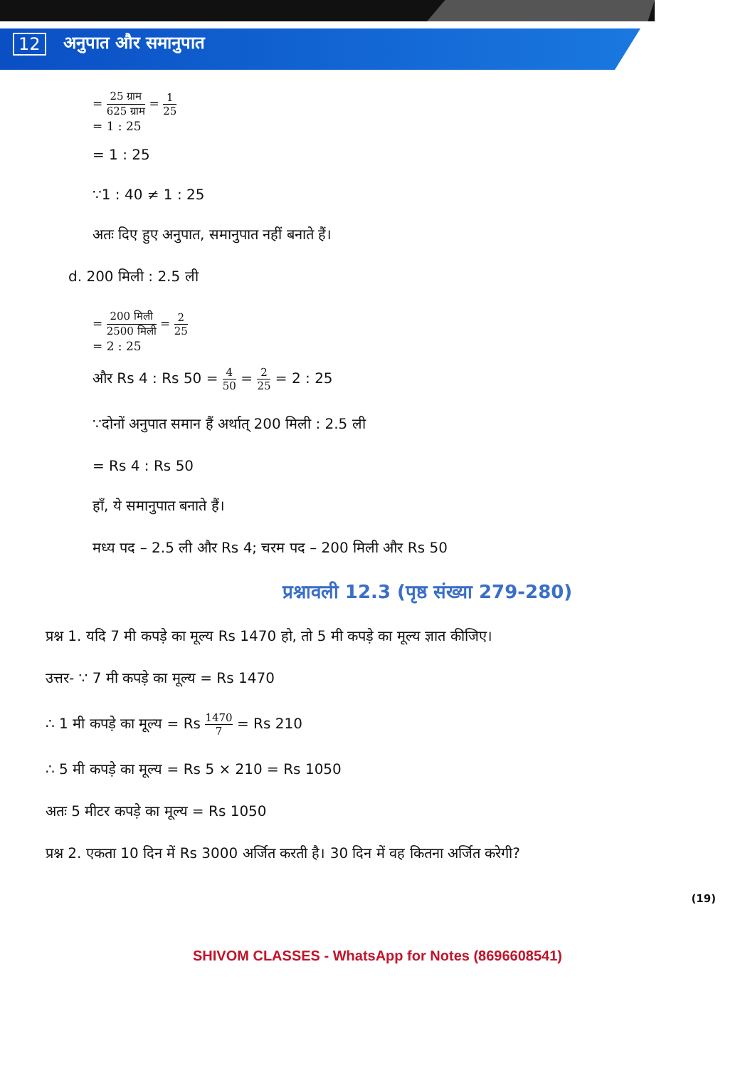12 अनुपात और समानुपात
= 25 ग्राम 625 ग्राम = 1 25
= 1 : 25
= 1 : 25
∵1 : 40 ≠ 1 : 25
अतः दिए हुए अनुपात, समानुपात नहीं बनाते हैं।
d. 200 मिली : 2.5 ली
= 200 मिली 2500 मिली = 2 25
= 2 : 25
और Rs 4 : Rs 50 = 4 50 = 2 25 = 2 : 25
∵दोनों अनुपात समान हैं अर्थात् 200 मिली : 2.5 ली
= Rs 4 : Rs 50
हाँ, ये समानुपात बनाते हैं।
मध्य पद – 2.5 ली और Rs 4; चरम पद – 200 मिली और Rs 50
प्रश्नावली 12.3 (पृष्ठ संख्या 279-280)
प्रश्न 1. यदि 7 मी कपड़े का मूल्य Rs 1470 हो, तो 5 मी कपड़े का मूल्य ज्ञात कीजिए।
उत्तर- ∵ 7 मी कपड़े का मूल्य = Rs 1470
∴ 1 मी कपड़े का मूल्य = Rs 1470 7 = Rs 210
∴ 5 मी कपड़े का मूल्य = Rs 5 × 210 = Rs 1050
अतः 5 मीटर कपड़े का मूल्य = Rs 1050
प्रश्न 2. एकता 10 दिन में Rs 3000 अर्जित करती है। 30 दिन में वह कितना अर्जित करेगी?
(19)
SHIVOM CLASSES - WhatsApp for Notes (8696608541)